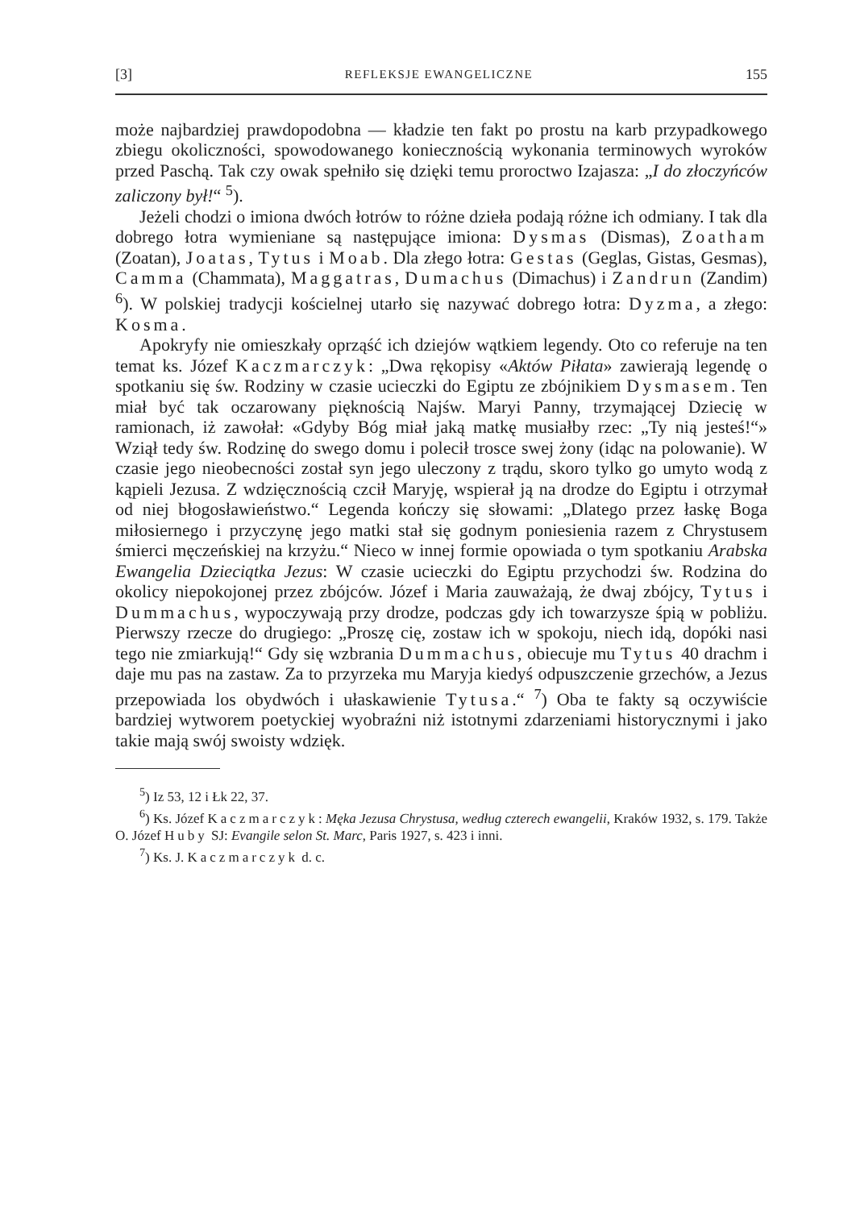[3] REFLEKSJE EWANGELICZNE 155
może najbardziej prawdopodobna — kładzie ten fakt po prostu na karb przypadkowego zbiegu okoliczności, spowodowanego koniecznością wykonania terminowych wyroków przed Paschą. Tak czy owak spełniło się dzięki temu proroctwo Izajasza: „I do złoczyńców zaliczony był!“ <sup>5</sup>).
Jeżeli chodzi o imiona dwóch łotrów to różne dzieła podają różne ich odmiany. I tak dla dobrego łotra wymieniane są następujące imiona: Dysmas (Dismas), Zoatham (Zoatan), Joatas, Tytus i Moab. Dla złego łotra: Gestas (Geglas, Gistas, Gesmas), Camma (Chammata), Maggatras, Dumachus (Dimachus) i Zandrun (Zandim) <sup>6</sup>). W polskiej tradycji kościelnej utarło się nazywać dobrego łotra: Dyzma, a złego: Kosma.
Apokryfy nie omieszkały oprząść ich dziejów wątkiem legendy. Oto co referuje na ten temat ks. Józef Kaczmarczyk: „Dwa rękopisy «Aktów Piłata» zawierają legendę o spotkaniu się św. Rodziny w czasie ucieczki do Egiptu ze zbójnikiem Dysmasem. Ten miał być tak oczarowany pięknością Najśw. Maryi Panny, trzymającej Dziecię w ramionach, iż zawołał: «Gdyby Bóg miał jaką matkę musiałby rzec: „Ty nią jesteś!“» Wziął tedy św. Rodzinę do swego domu i polecił trosce swej żony (idąc na polowanie). W czasie jego nieobecności został syn jego uleczony z trądu, skoro tylko go umyto wodą z kąpieli Jezusa. Z wdzięcznością czcił Maryję, wspierał ją na drodze do Egiptu i otrzymał od niej błogosławieństwo.“ Legenda kończy się słowami: „Dlatego przez łaskę Boga miłosiernego i przyczynę jego matki stał się godnym poniesienia razem z Chrystusem śmierci męczeńskiej na krzyżu.“ Nieco w innej formie opowiada o tym spotkaniu Arabska Ewangelia Dzieciątka Jezus: W czasie ucieczki do Egiptu przychodzi św. Rodzina do okolicy niepokojonej przez zbójców. Józef i Maria zauważają, że dwaj zbójcy, Tytus i Dummachus, wypoczywają przy drodze, podczas gdy ich towarzysze śpią w pobliżu. Pierwszy rzecze do drugiego: „Proszę cię, zostaw ich w spokoju, niech idą, dopóki nasi tego nie zmiarkują!“ Gdy się wzbrania Dummachus, obiecuje mu Tytus 40 drachm i daje mu pas na zastaw. Za to przyrzeka mu Maryja kiedyś odpuszczenie grzechów, a Jezus przepowiada los obydwóch i ułaskawienie Tytusa.“ <sup>7</sup>) Oba te fakty są oczywiście bardziej wytworem poetyckiej wyobraźni niż istotnymi zdarzeniami historycznymi i jako takie mają swój swoisty wdzięk.
<sup>5</sup>) Iz 53, 12 i Łk 22, 37.
<sup>6</sup>) Ks. Józef Kaczmarczyk: Męka Jezusa Chrystusa, według czterech ewangelii, Kraków 1932, s. 179. Także O. Józef Huby SJ: Evangile selon St. Marc, Paris 1927, s. 423 i inni.
<sup>7</sup>) Ks. J. Kaczmarczyk d. c.